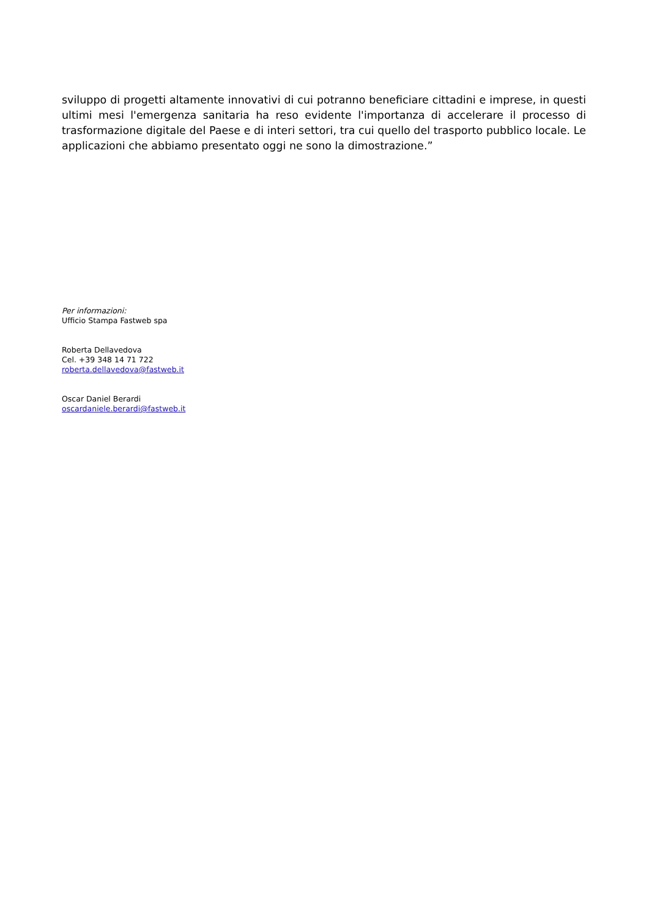sviluppo di progetti altamente innovativi di cui potranno beneficiare cittadini e imprese, in questi ultimi mesi l'emergenza sanitaria ha reso evidente l'importanza di accelerare il processo di trasformazione digitale del Paese e di interi settori, tra cui quello del trasporto pubblico locale. Le applicazioni che abbiamo presentato oggi ne sono la dimostrazione.”
Per informazioni:
Ufficio Stampa Fastweb spa
Roberta Dellavedova
Cel. +39 348 14 71 722
roberta.dellavedova@fastweb.it
Oscar Daniel Berardi
oscardaniele.berardi@fastweb.it